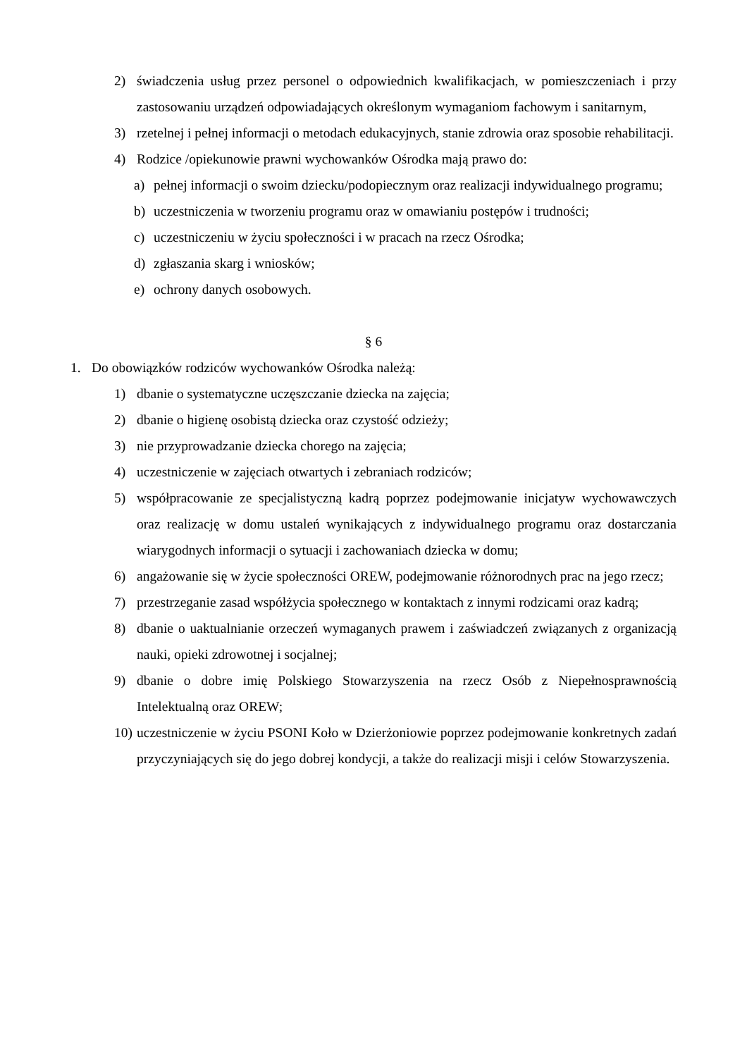2) świadczenia usług przez personel o odpowiednich kwalifikacjach, w pomieszczeniach i przy zastosowaniu urządzeń odpowiadających określonym wymaganiom fachowym i sanitarnym,
3) rzetelnej i pełnej informacji o metodach edukacyjnych, stanie zdrowia oraz sposobie rehabilitacji.
4) Rodzice /opiekunowie prawni wychowanków Ośrodka mają prawo do:
a) pełnej informacji o swoim dziecku/podopiecznym oraz realizacji indywidualnego programu;
b) uczestniczenia w tworzeniu programu oraz w omawianiu postępów i trudności;
c) uczestniczeniu w życiu społeczności i w pracach na rzecz Ośrodka;
d) zgłaszania skarg i wniosków;
e) ochrony danych osobowych.
§ 6
1. Do obowiązków rodziców wychowanków Ośrodka należą:
1) dbanie o systematyczne uczęszczanie dziecka na zajęcia;
2) dbanie o higienę osobistą dziecka oraz czystość odzieży;
3) nie przyprowadzanie dziecka chorego na zajęcia;
4) uczestniczenie w zajęciach otwartych i zebraniach rodziców;
5) współpracowanie ze specjalistyczną kadrą poprzez podejmowanie inicjatyw wychowawczych oraz realizację w domu ustaleń wynikających z indywidualnego programu oraz dostarczania wiarygodnych informacji o sytuacji i zachowaniach dziecka w domu;
6) angażowanie się w życie społeczności OREW, podejmowanie różnorodnych prac na jego rzecz;
7) przestrzeganie zasad współżycia społecznego w kontaktach z innymi rodzicami oraz kadrą;
8) dbanie o uaktualnianie orzeczeń wymaganych prawem i zaświadczeń związanych z organizacją nauki, opieki zdrowotnej i socjalnej;
9) dbanie o dobre imię Polskiego Stowarzyszenia na rzecz Osób z Niepełnosprawnością Intelektualną oraz OREW;
10) uczestniczenie w życiu PSONI Koło w Dzierżoniowie poprzez podejmowanie konkretnych zadań przyczyniających się do jego dobrej kondycji, a także do realizacji misji i celów Stowarzyszenia.